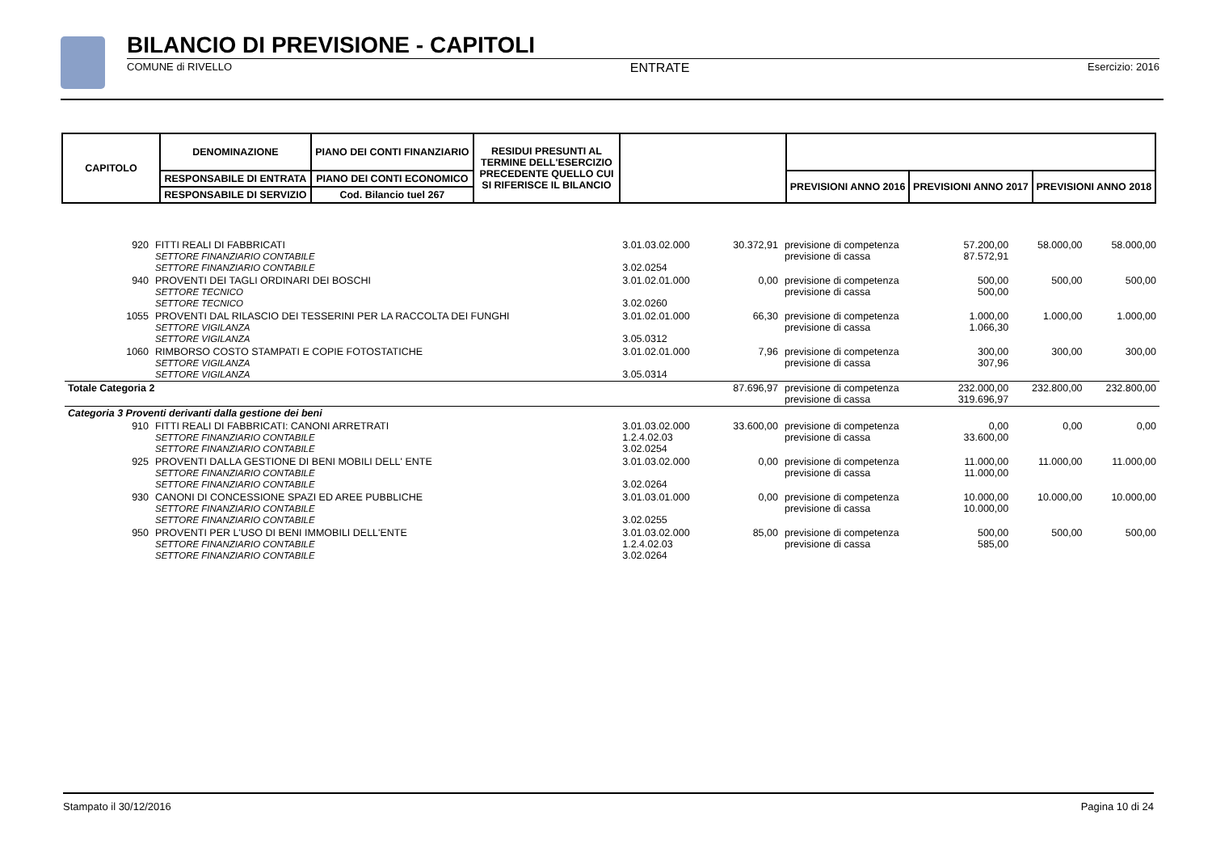BILANCIO DI PREVISIONE - CAPITOLI
COMUNE di RIVELLO ENTRATE Esercizio: 2016
| CAPITOLO | DENOMINAZIONE | PIANO DEI CONTI FINANZIARIO | RESIDUI PRESUNTI AL TERMINE DELL'ESERCIZIO PRECEDENTE QUELLO CUI SI RIFERISCE IL BILANCIO | | | | |
| --- | --- | --- | --- | --- | --- | --- | --- |
| | RESPONSABILE DI ENTRATA | PIANO DEI CONTI ECONOMICO | | | PREVISIONI ANNO 2016 | PREVISIONI ANNO 2017 | PREVISIONI ANNO 2018 |
| | RESPONSABILE DI SERVIZIO | Cod. Bilancio tuel 267 | | | | | |
| 920 | FITTI REALI DI FABBRICATI SETTORE FINANZIARIO CONTABILE SETTORE FINANZIARIO CONTABILE | 3.01.03.02.000 3.02.0254 | 30.372,91 | previsione di competenza previsione di cassa | 57.200,00 87.572,91 | 58.000,00 | 58.000,00 |
| 940 | PROVENTI DEI TAGLI ORDINARI DEI BOSCHI SETTORE TECNICO SETTORE TECNICO | 3.01.02.01.000 3.02.0260 | 0,00 | previsione di competenza previsione di cassa | 500,00 500,00 | 500,00 | 500,00 |
| 1055 | PROVENTI DAL RILASCIO DEI TESSERINI PER LA RACCOLTA DEI FUNGHI SETTORE VIGILANZA SETTORE VIGILANZA | 3.01.02.01.000 3.05.0312 | 66,30 | previsione di competenza previsione di cassa | 1.000,00 1.066,30 | 1.000,00 | 1.000,00 |
| 1060 | RIMBORSO COSTO STAMPATI E COPIE FOTOSTATICHE SETTORE VIGILANZA SETTORE VIGILANZA | 3.01.02.01.000 3.05.0314 | 7,96 | previsione di competenza previsione di cassa | 300,00 307,96 | 300,00 | 300,00 |
| Totale Categoria 2 | | | 87.696,97 | previsione di competenza previsione di cassa | 232.000,00 319.696,97 | 232.800,00 | 232.800,00 |
| Categoria 3 Proventi derivanti dalla gestione dei beni | | | | | | | |
| 910 | FITTI REALI DI FABBRICATI: CANONI ARRETRATI SETTORE FINANZIARIO CONTABILE SETTORE FINANZIARIO CONTABILE | 3.01.03.02.000 1.2.4.02.03 3.02.0254 | 33.600,00 | previsione di competenza previsione di cassa | 0,00 33.600,00 | 0,00 | 0,00 |
| 925 | PROVENTI DALLA GESTIONE DI BENI MOBILI DELL' ENTE SETTORE FINANZIARIO CONTABILE SETTORE FINANZIARIO CONTABILE | 3.01.03.02.000 3.02.0264 | 0,00 | previsione di competenza previsione di cassa | 11.000,00 11.000,00 | 11.000,00 | 11.000,00 |
| 930 | CANONI DI CONCESSIONE SPAZI ED AREE PUBBLICHE SETTORE FINANZIARIO CONTABILE SETTORE FINANZIARIO CONTABILE | 3.01.03.01.000 3.02.0255 | 0,00 | previsione di competenza previsione di cassa | 10.000,00 10.000,00 | 10.000,00 | 10.000,00 |
| 950 | PROVENTI PER L'USO DI BENI IMMOBILI DELL'ENTE SETTORE FINANZIARIO CONTABILE SETTORE FINANZIARIO CONTABILE | 3.01.03.02.000 1.2.4.02.03 3.02.0264 | 85,00 | previsione di competenza previsione di cassa | 500,00 585,00 | 500,00 | 500,00 |
Stampato il 30/12/2016 Pagina 10 di 24